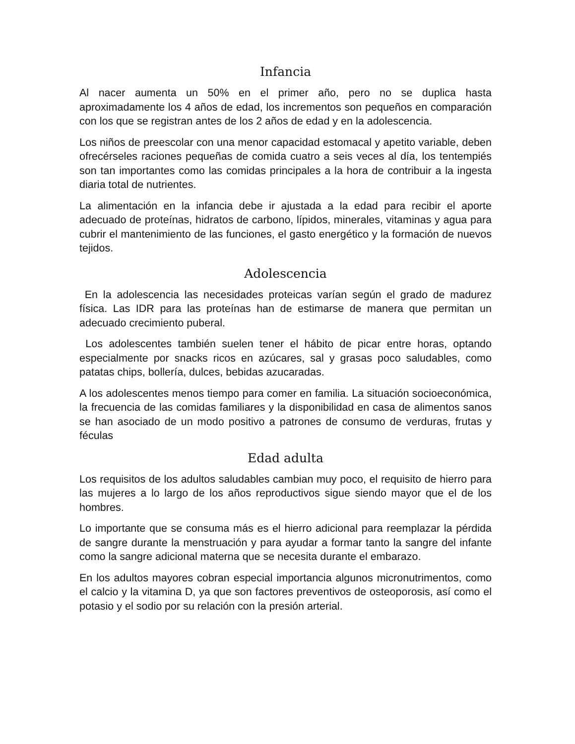Infancia
Al nacer aumenta un 50% en el primer año, pero no se duplica hasta aproximadamente los 4 años de edad, los incrementos son pequeños en comparación con los que se registran antes de los 2 años de edad y en la adolescencia.
Los niños de preescolar con una menor capacidad estomacal y apetito variable, deben ofrecérseles raciones pequeñas de comida cuatro a seis veces al día, los tentempiés son tan importantes como las comidas principales a la hora de contribuir a la ingesta diaria total de nutrientes.
La alimentación en la infancia debe ir ajustada a la edad para recibir el aporte adecuado de proteínas, hidratos de carbono, lípidos, minerales, vitaminas y agua para cubrir el mantenimiento de las funciones, el gasto energético y la formación de nuevos tejidos.
Adolescencia
En la adolescencia las necesidades proteicas varían según el grado de madurez física. Las IDR para las proteínas han de estimarse de manera que permitan un adecuado crecimiento puberal.
Los adolescentes también suelen tener el hábito de picar entre horas, optando especialmente por snacks ricos en azúcares, sal y grasas poco saludables, como patatas chips, bollería, dulces, bebidas azucaradas.
A los adolescentes menos tiempo para comer en familia. La situación socioeconómica, la frecuencia de las comidas familiares y la disponibilidad en casa de alimentos sanos se han asociado de un modo positivo a patrones de consumo de verduras, frutas y féculas
Edad adulta
Los requisitos de los adultos saludables cambian muy poco, el requisito de hierro para las mujeres a lo largo de los años reproductivos sigue siendo mayor que el de los hombres.
Lo importante que se consuma más es el hierro adicional para reemplazar la pérdida de sangre durante la menstruación y para ayudar a formar tanto la sangre del infante como la sangre adicional materna que se necesita durante el embarazo.
En los adultos mayores cobran especial importancia algunos micronutrimentos, como el calcio y la vitamina D, ya que son factores preventivos de osteoporosis, así como el potasio y el sodio por su relación con la presión arterial.